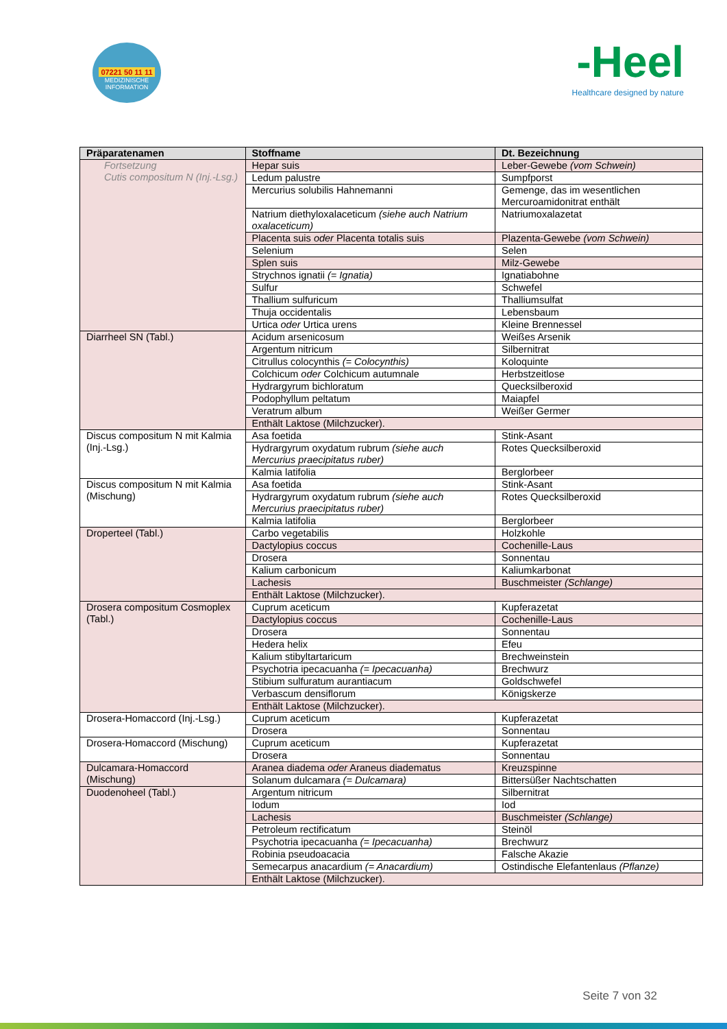07221 50 11 11
MEDIZINISCHE INFORMATION
-Heel
Healthcare designed by nature
| Präparatenamen | Stoffname | Dt. Bezeichnung |
| --- | --- | --- |
| Fortsetzung Cutis compositum N (Inj.-Lsg.) | Hepar suis | Leber-Gewebe (vom Schwein) |
| | Ledum palustre | Sumpfporst |
| | Mercurius solubilis Hahnemanni | Gemenge, das im wesentlichen Mercuroamidonitrat enthält |
| | Natrium diethyloxalaceticum (siehe auch Natrium oxalaceticum) | Natriumoxalazetat |
| | Placenta suis oder Placenta totalis suis | Plazenta-Gewebe (vom Schwein) |
| | Selenium | Selen |
| | Splen suis | Milz-Gewebe |
| | Strychnos ignatii (= Ignatia) | Ignatiabohne |
| | Sulfur | Schwefel |
| | Thallium sulfuricum | Thalliumsulfat |
| | Thuja occidentalis | Lebensbaum |
| | Urtica oder Urtica urens | Kleine Brennessel |
| Diarrheel SN (Tabl.) | Acidum arsenicosum | Weißes Arsenik |
| | Argentum nitricum | Silbernitrat |
| | Citrullus colocynthis (= Colocynthis) | Koloquinte |
| | Colchicum oder Colchicum autumnale | Herbstzeitlose |
| | Hydrargyrum bichloratum | Quecksilberoxid |
| | Podophyllum peltatum | Maiapfel |
| | Veratrum album | Weißer Germer |
| | Enthält Laktose (Milchzucker). | |
| Discus compositum N mit Kalmia (Inj.-Lsg.) | Asa foetida | Stink-Asant |
| | Hydrargyrum oxydatum rubrum (siehe auch Mercurius praecipitatus ruber) | Rotes Quecksilberoxid |
| | Kalmia latifolia | Berglorbeer |
| Discus compositum N mit Kalmia (Mischung) | Asa foetida | Stink-Asant |
| | Hydrargyrum oxydatum rubrum (siehe auch Mercurius praecipitatus ruber) | Rotes Quecksilberoxid |
| | Kalmia latifolia | Berglorbeer |
| Droperteel (Tabl.) | Carbo vegetabilis | Holzkohle |
| | Dactylopius coccus | Cochenille-Laus |
| | Drosera | Sonnentau |
| | Kalium carbonicum | Kaliumkarbonat |
| | Lachesis | Buschmeister (Schlange) |
| | Enthält Laktose (Milchzucker). | |
| Drosera compositum Cosmoplex (Tabl.) | Cuprum aceticum | Kupferazetat |
| | Dactylopius coccus | Cochenille-Laus |
| | Drosera | Sonnentau |
| | Hedera helix | Efeu |
| | Kalium stibyltartaricum | Brechweinstein |
| | Psychotria ipecacuanha (= Ipecacuanha) | Brechwurz |
| | Stibium sulfuratum aurantiacum | Goldschwefel |
| | Verbascum densiflorum | Königskerze |
| | Enthält Laktose (Milchzucker). | |
| Drosera-Homaccord (Inj.-Lsg.) | Cuprum aceticum | Kupferazetat |
| | Drosera | Sonnentau |
| Drosera-Homaccord (Mischung) | Cuprum aceticum | Kupferazetat |
| | Drosera | Sonnentau |
| Dulcamara-Homaccord (Mischung) | Aranea diadema oder Araneus diadematus | Kreuzspinne |
| | Solanum dulcamara (= Dulcamara) | Bittersüßer Nachtschatten |
| Duodenoheel (Tabl.) | Argentum nitricum | Silbernitrat |
| | Iodum | Iod |
| | Lachesis | Buschmeister (Schlange) |
| | Petroleum rectificatum | Steinöl |
| | Psychotria ipecacuanha (= Ipecacuanha) | Brechwurz |
| | Robinia pseudoacacia | Falsche Akazie |
| | Semecarpus anacardium (= Anacardium) | Ostindische Elefantenlaus (Pflanze) |
| | Enthält Laktose (Milchzucker). | |
Seite 7 von 32